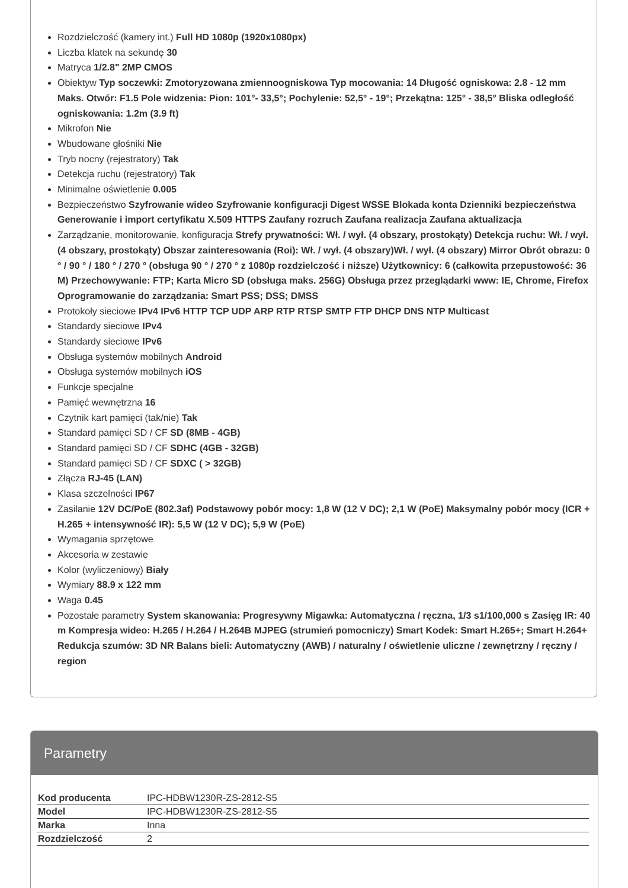Rozdzielczość (kamery int.) Full HD 1080p (1920x1080px)
Liczba klatek na sekundę 30
Matryca 1/2.8" 2MP CMOS
Obiektyw Typ soczewki: Zmotoryzowana zmiennoogniskowa Typ mocowania: 14 Długość ogniskowa: 2.8 - 12 mm Maks. Otwór: F1.5 Pole widzenia: Pion: 101°- 33,5°; Pochylenie: 52,5° - 19°; Przekątna: 125° - 38,5° Bliska odległość ogniskowania: 1.2m (3.9 ft)
Mikrofon Nie
Wbudowane głośniki Nie
Tryb nocny (rejestratory) Tak
Detekcja ruchu (rejestratory) Tak
Minimalne oświetlenie 0.005
Bezpieczeństwo Szyfrowanie wideo Szyfrowanie konfiguracji Digest WSSE Blokada konta Dzienniki bezpieczeństwa Generowanie i import certyfikatu X.509 HTTPS Zaufany rozruch Zaufana realizacja Zaufana aktualizacja
Zarządzanie, monitorowanie, konfiguracja Strefy prywatności: Wł. / wył. (4 obszary, prostokąty) Detekcja ruchu: Wł. / wył. (4 obszary, prostokąty) Obszar zainteresowania (Roi): Wł. / wył. (4 obszary)Wł. / wył. (4 obszary) Mirror Obrót obrazu: 0 ° / 90 ° / 180 ° / 270 ° (obsługa 90 ° / 270 ° z 1080p rozdzielczość i niższe) Użytkownicy: 6 (całkowita przepustowość: 36 M) Przechowywanie: FTP; Karta Micro SD (obsługa maks. 256G) Obsługa przez przeglądarki www: IE, Chrome, Firefox Oprogramowanie do zarządzania: Smart PSS; DSS; DMSS
Protokoły sieciowe IPv4 IPv6 HTTP TCP UDP ARP RTP RTSP SMTP FTP DHCP DNS NTP Multicast
Standardy sieciowe IPv4
Standardy sieciowe IPv6
Obsługa systemów mobilnych Android
Obsługa systemów mobilnych iOS
Funkcje specjalne
Pamięć wewnętrzna 16
Czytnik kart pamięci (tak/nie) Tak
Standard pamięci SD / CF SD (8MB - 4GB)
Standard pamięci SD / CF SDHC (4GB - 32GB)
Standard pamięci SD / CF SDXC ( > 32GB)
Złącza RJ-45 (LAN)
Klasa szczelności IP67
Zasilanie 12V DC/PoE (802.3af) Podstawowy pobór mocy: 1,8 W (12 V DC); 2,1 W (PoE) Maksymalny pobór mocy (ICR + H.265 + intensywność IR): 5,5 W (12 V DC); 5,9 W (PoE)
Wymagania sprzętowe
Akcesoria w zestawie
Kolor (wyliczeniowy) Biały
Wymiary 88.9 x 122 mm
Waga 0.45
Pozostałe parametry System skanowania: Progresywny Migawka: Automatyczna / ręczna, 1/3 s1/100,000 s Zasięg IR: 40 m Kompresja wideo: H.265 / H.264 / H.264B MJPEG (strumień pomocniczy) Smart Kodek: Smart H.265+; Smart H.264+ Redukcja szumów: 3D NR Balans bieli: Automatyczny (AWB) / naturalny / oświetlenie uliczne / zewnętrzny / ręczny / region
Parametry
| Kod producenta | IPC-HDBW1230R-ZS-2812-S5 |
| Model | IPC-HDBW1230R-ZS-2812-S5 |
| Marka | Inna |
| Rozdzielczość | 2 |